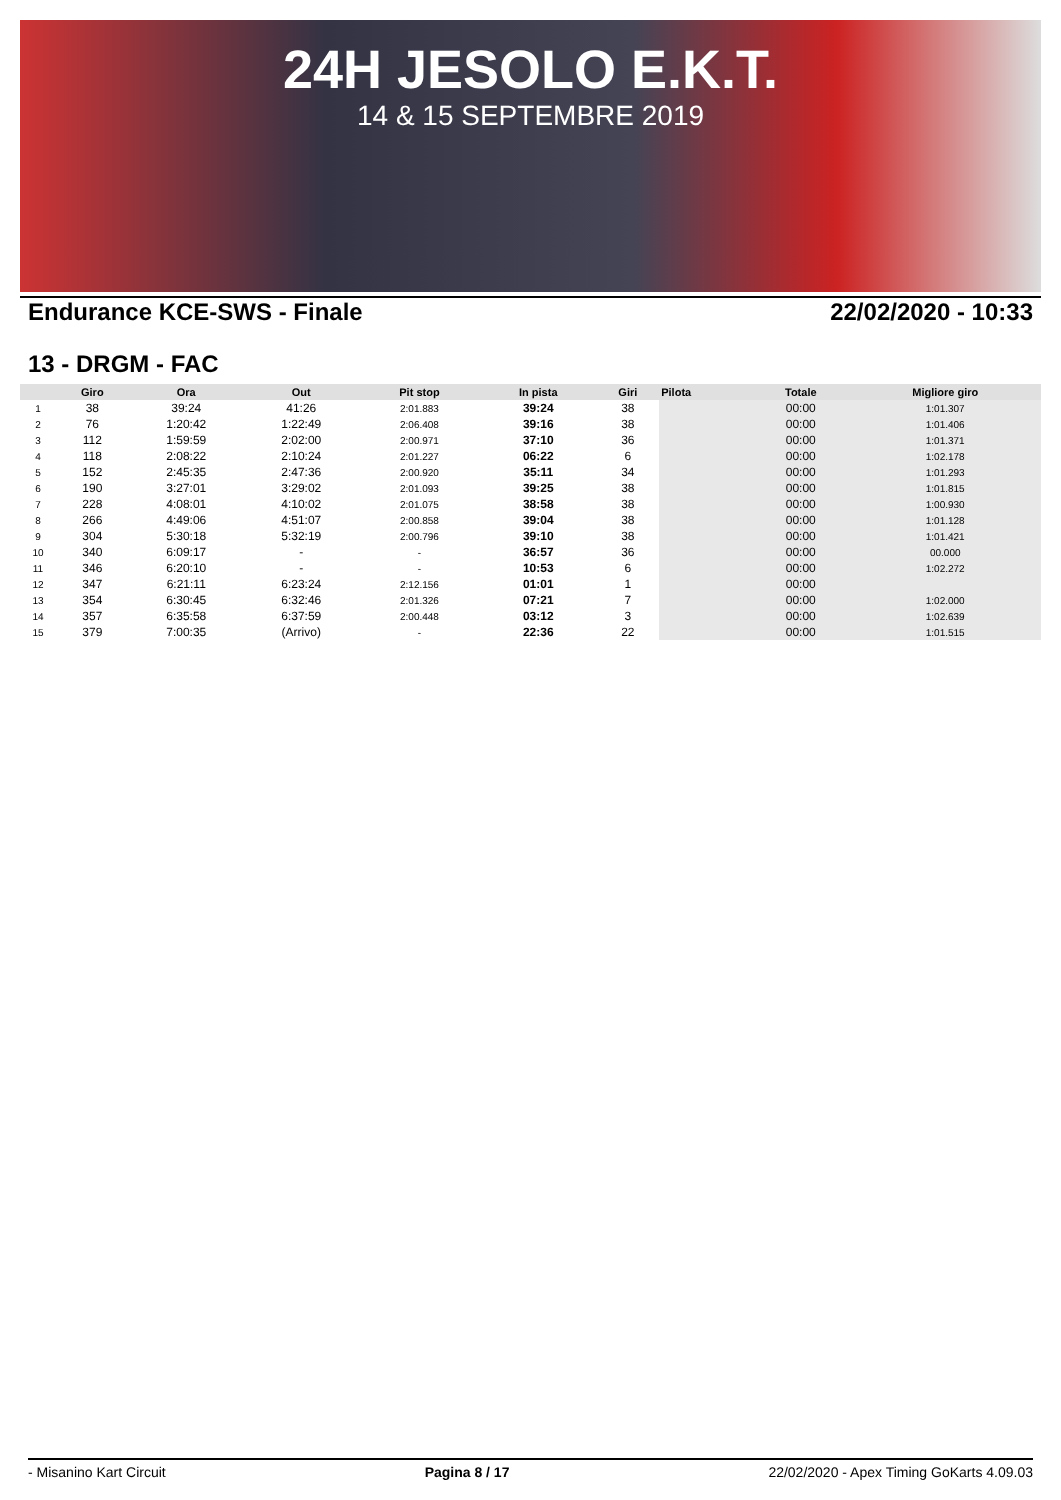24H JESOLO E.K.T.
14 & 15 SEPTEMBRE 2019
Endurance KCE-SWS - Finale 22/02/2020 - 10:33
13 - DRGM - FAC
| | Giro | Ora | Out | Pit stop | In pista | Giri | Pilota | Totale | Migliore giro |
| --- | --- | --- | --- | --- | --- | --- | --- | --- | --- |
| 1 | 38 | 39:24 | 41:26 | 2:01.883 | 39:24 | 38 | | 00:00 | 1:01.307 |
| 2 | 76 | 1:20:42 | 1:22:49 | 2:06.408 | 39:16 | 38 | | 00:00 | 1:01.406 |
| 3 | 112 | 1:59:59 | 2:02:00 | 2:00.971 | 37:10 | 36 | | 00:00 | 1:01.371 |
| 4 | 118 | 2:08:22 | 2:10:24 | 2:01.227 | 06:22 | 6 | | 00:00 | 1:02.178 |
| 5 | 152 | 2:45:35 | 2:47:36 | 2:00.920 | 35:11 | 34 | | 00:00 | 1:01.293 |
| 6 | 190 | 3:27:01 | 3:29:02 | 2:01.093 | 39:25 | 38 | | 00:00 | 1:01.815 |
| 7 | 228 | 4:08:01 | 4:10:02 | 2:01.075 | 38:58 | 38 | | 00:00 | 1:00.930 |
| 8 | 266 | 4:49:06 | 4:51:07 | 2:00.858 | 39:04 | 38 | | 00:00 | 1:01.128 |
| 9 | 304 | 5:30:18 | 5:32:19 | 2:00.796 | 39:10 | 38 | | 00:00 | 1:01.421 |
| 10 | 340 | 6:09:17 | - | - | 36:57 | 36 | | 00:00 | 00.000 |
| 11 | 346 | 6:20:10 | - | - | 10:53 | 6 | | 00:00 | 1:02.272 |
| 12 | 347 | 6:21:11 | 6:23:24 | 2:12.156 | 01:01 | 1 | | 00:00 | |
| 13 | 354 | 6:30:45 | 6:32:46 | 2:01.326 | 07:21 | 7 | | 00:00 | 1:02.000 |
| 14 | 357 | 6:35:58 | 6:37:59 | 2:00.448 | 03:12 | 3 | | 00:00 | 1:02.639 |
| 15 | 379 | 7:00:35 | (Arrivo) | - | 22:36 | 22 | | 00:00 | 1:01.515 |
- Misanino Kart Circuit Pagina 8 / 17 22/02/2020 - Apex Timing GoKarts 4.09.03